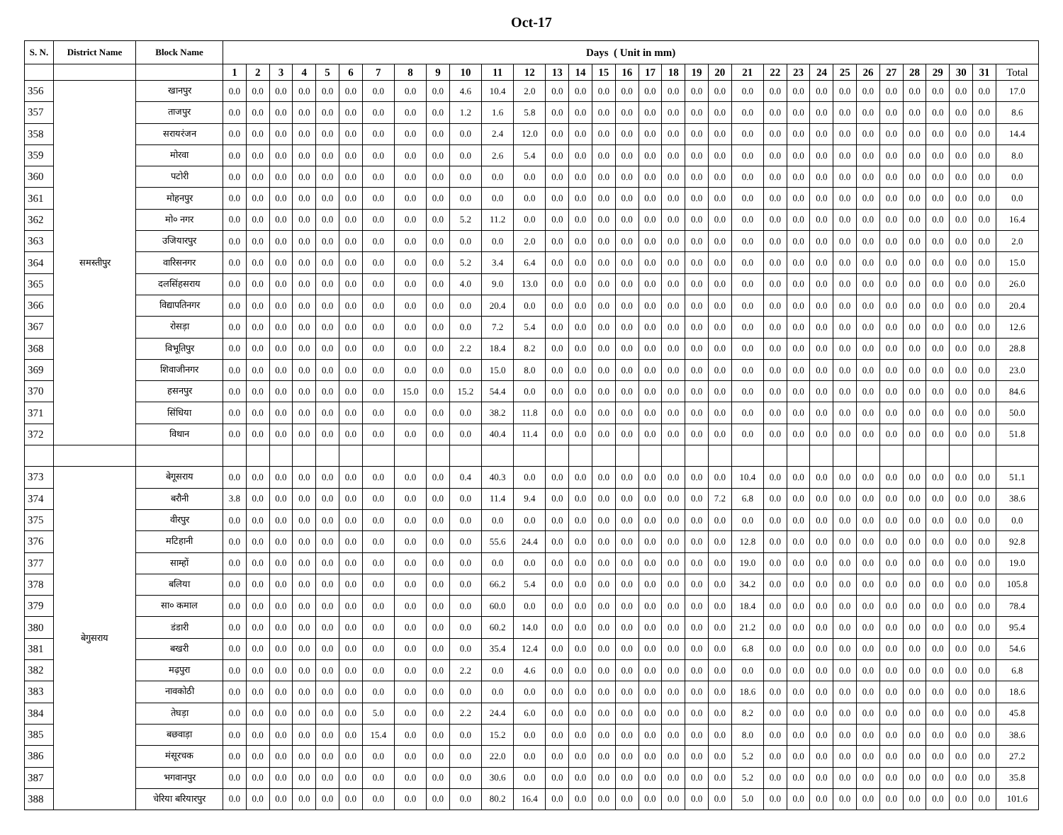Oct-17
| S. N. | District Name | Block Name | Days ( Unit in mm) | | | | | | | | | | | | | | | | | | | | | | | | | | | | | | | |
| --- | --- | --- | --- | --- | --- | --- | --- | --- | --- | --- | --- | --- | --- | --- | --- | --- | --- | --- | --- | --- | --- | --- | --- | --- | --- | --- | --- | --- | --- | --- | --- | --- | --- | --- |
| | | | 1 | 2 | 3 | 4 | 5 | 6 | 7 | 8 | 9 | 10 | 11 | 12 | 13 | 14 | 15 | 16 | 17 | 18 | 19 | 20 | 21 | 22 | 23 | 24 | 25 | 26 | 27 | 28 | 29 | 30 | 31 | Total |
| 356 | समस्तीपुर | खानपुर | 0.0 | 0.0 | 0.0 | 0.0 | 0.0 | 0.0 | 0.0 | 0.0 | 0.0 | 4.6 | 10.4 | 2.0 | 0.0 | 0.0 | 0.0 | 0.0 | 0.0 | 0.0 | 0.0 | 0.0 | 0.0 | 0.0 | 0.0 | 0.0 | 0.0 | 0.0 | 0.0 | 0.0 | 0.0 | 0.0 | 0.0 | 17.0 |
| 357 | | ताजपुर | 0.0 | 0.0 | 0.0 | 0.0 | 0.0 | 0.0 | 0.0 | 0.0 | 0.0 | 1.2 | 1.6 | 5.8 | 0.0 | 0.0 | 0.0 | 0.0 | 0.0 | 0.0 | 0.0 | 0.0 | 0.0 | 0.0 | 0.0 | 0.0 | 0.0 | 0.0 | 0.0 | 0.0 | 0.0 | 0.0 | 0.0 | 8.6 |
| 358 | | सरायरंजन | 0.0 | 0.0 | 0.0 | 0.0 | 0.0 | 0.0 | 0.0 | 0.0 | 0.0 | 0.0 | 2.4 | 12.0 | 0.0 | 0.0 | 0.0 | 0.0 | 0.0 | 0.0 | 0.0 | 0.0 | 0.0 | 0.0 | 0.0 | 0.0 | 0.0 | 0.0 | 0.0 | 0.0 | 0.0 | 0.0 | 0.0 | 14.4 |
| 359 | | मोरवा | 0.0 | 0.0 | 0.0 | 0.0 | 0.0 | 0.0 | 0.0 | 0.0 | 0.0 | 0.0 | 2.6 | 5.4 | 0.0 | 0.0 | 0.0 | 0.0 | 0.0 | 0.0 | 0.0 | 0.0 | 0.0 | 0.0 | 0.0 | 0.0 | 0.0 | 0.0 | 0.0 | 0.0 | 0.0 | 0.0 | 0.0 | 8.0 |
| 360 | | पटोरी | 0.0 | 0.0 | 0.0 | 0.0 | 0.0 | 0.0 | 0.0 | 0.0 | 0.0 | 0.0 | 0.0 | 0.0 | 0.0 | 0.0 | 0.0 | 0.0 | 0.0 | 0.0 | 0.0 | 0.0 | 0.0 | 0.0 | 0.0 | 0.0 | 0.0 | 0.0 | 0.0 | 0.0 | 0.0 | 0.0 | 0.0 | 0.0 |
| 361 | | मोहनपुर | 0.0 | 0.0 | 0.0 | 0.0 | 0.0 | 0.0 | 0.0 | 0.0 | 0.0 | 0.0 | 0.0 | 0.0 | 0.0 | 0.0 | 0.0 | 0.0 | 0.0 | 0.0 | 0.0 | 0.0 | 0.0 | 0.0 | 0.0 | 0.0 | 0.0 | 0.0 | 0.0 | 0.0 | 0.0 | 0.0 | 0.0 | 0.0 |
| 362 | | मो० नगर | 0.0 | 0.0 | 0.0 | 0.0 | 0.0 | 0.0 | 0.0 | 0.0 | 0.0 | 5.2 | 11.2 | 0.0 | 0.0 | 0.0 | 0.0 | 0.0 | 0.0 | 0.0 | 0.0 | 0.0 | 0.0 | 0.0 | 0.0 | 0.0 | 0.0 | 0.0 | 0.0 | 0.0 | 0.0 | 0.0 | 0.0 | 16.4 |
| 363 | | उजियारपुर | 0.0 | 0.0 | 0.0 | 0.0 | 0.0 | 0.0 | 0.0 | 0.0 | 0.0 | 0.0 | 0.0 | 2.0 | 0.0 | 0.0 | 0.0 | 0.0 | 0.0 | 0.0 | 0.0 | 0.0 | 0.0 | 0.0 | 0.0 | 0.0 | 0.0 | 0.0 | 0.0 | 0.0 | 0.0 | 0.0 | 0.0 | 2.0 |
| 364 | | वारिसनगर | 0.0 | 0.0 | 0.0 | 0.0 | 0.0 | 0.0 | 0.0 | 0.0 | 0.0 | 5.2 | 3.4 | 6.4 | 0.0 | 0.0 | 0.0 | 0.0 | 0.0 | 0.0 | 0.0 | 0.0 | 0.0 | 0.0 | 0.0 | 0.0 | 0.0 | 0.0 | 0.0 | 0.0 | 0.0 | 0.0 | 0.0 | 15.0 |
| 365 | | दलसिंहसराय | 0.0 | 0.0 | 0.0 | 0.0 | 0.0 | 0.0 | 0.0 | 0.0 | 0.0 | 4.0 | 9.0 | 13.0 | 0.0 | 0.0 | 0.0 | 0.0 | 0.0 | 0.0 | 0.0 | 0.0 | 0.0 | 0.0 | 0.0 | 0.0 | 0.0 | 0.0 | 0.0 | 0.0 | 0.0 | 0.0 | 0.0 | 26.0 |
| 366 | | विद्यापतिनगर | 0.0 | 0.0 | 0.0 | 0.0 | 0.0 | 0.0 | 0.0 | 0.0 | 0.0 | 0.0 | 20.4 | 0.0 | 0.0 | 0.0 | 0.0 | 0.0 | 0.0 | 0.0 | 0.0 | 0.0 | 0.0 | 0.0 | 0.0 | 0.0 | 0.0 | 0.0 | 0.0 | 0.0 | 0.0 | 0.0 | 0.0 | 20.4 |
| 367 | | रोसड़ा | 0.0 | 0.0 | 0.0 | 0.0 | 0.0 | 0.0 | 0.0 | 0.0 | 0.0 | 0.0 | 7.2 | 5.4 | 0.0 | 0.0 | 0.0 | 0.0 | 0.0 | 0.0 | 0.0 | 0.0 | 0.0 | 0.0 | 0.0 | 0.0 | 0.0 | 0.0 | 0.0 | 0.0 | 0.0 | 0.0 | 0.0 | 12.6 |
| 368 | | विभूतिपुर | 0.0 | 0.0 | 0.0 | 0.0 | 0.0 | 0.0 | 0.0 | 0.0 | 0.0 | 2.2 | 18.4 | 8.2 | 0.0 | 0.0 | 0.0 | 0.0 | 0.0 | 0.0 | 0.0 | 0.0 | 0.0 | 0.0 | 0.0 | 0.0 | 0.0 | 0.0 | 0.0 | 0.0 | 0.0 | 0.0 | 0.0 | 28.8 |
| 369 | | शिवाजीनगर | 0.0 | 0.0 | 0.0 | 0.0 | 0.0 | 0.0 | 0.0 | 0.0 | 0.0 | 0.0 | 15.0 | 8.0 | 0.0 | 0.0 | 0.0 | 0.0 | 0.0 | 0.0 | 0.0 | 0.0 | 0.0 | 0.0 | 0.0 | 0.0 | 0.0 | 0.0 | 0.0 | 0.0 | 0.0 | 0.0 | 0.0 | 23.0 |
| 370 | | हसनपुर | 0.0 | 0.0 | 0.0 | 0.0 | 0.0 | 0.0 | 0.0 | 15.0 | 0.0 | 15.2 | 54.4 | 0.0 | 0.0 | 0.0 | 0.0 | 0.0 | 0.0 | 0.0 | 0.0 | 0.0 | 0.0 | 0.0 | 0.0 | 0.0 | 0.0 | 0.0 | 0.0 | 0.0 | 0.0 | 0.0 | 0.0 | 84.6 |
| 371 | | सिंधिया | 0.0 | 0.0 | 0.0 | 0.0 | 0.0 | 0.0 | 0.0 | 0.0 | 0.0 | 0.0 | 38.2 | 11.8 | 0.0 | 0.0 | 0.0 | 0.0 | 0.0 | 0.0 | 0.0 | 0.0 | 0.0 | 0.0 | 0.0 | 0.0 | 0.0 | 0.0 | 0.0 | 0.0 | 0.0 | 0.0 | 0.0 | 50.0 |
| 372 | | विथान | 0.0 | 0.0 | 0.0 | 0.0 | 0.0 | 0.0 | 0.0 | 0.0 | 0.0 | 0.0 | 40.4 | 11.4 | 0.0 | 0.0 | 0.0 | 0.0 | 0.0 | 0.0 | 0.0 | 0.0 | 0.0 | 0.0 | 0.0 | 0.0 | 0.0 | 0.0 | 0.0 | 0.0 | 0.0 | 0.0 | 0.0 | 51.8 |
| 373 | बेगुसराय | बेगूसराय | 0.0 | 0.0 | 0.0 | 0.0 | 0.0 | 0.0 | 0.0 | 0.0 | 0.0 | 0.4 | 40.3 | 0.0 | 0.0 | 0.0 | 0.0 | 0.0 | 0.0 | 0.0 | 0.0 | 0.0 | 10.4 | 0.0 | 0.0 | 0.0 | 0.0 | 0.0 | 0.0 | 0.0 | 0.0 | 0.0 | 0.0 | 51.1 |
| 374 | | बरौनी | 3.8 | 0.0 | 0.0 | 0.0 | 0.0 | 0.0 | 0.0 | 0.0 | 0.0 | 0.0 | 11.4 | 9.4 | 0.0 | 0.0 | 0.0 | 0.0 | 0.0 | 0.0 | 0.0 | 7.2 | 6.8 | 0.0 | 0.0 | 0.0 | 0.0 | 0.0 | 0.0 | 0.0 | 0.0 | 0.0 | 0.0 | 38.6 |
| 375 | | वीरपुर | 0.0 | 0.0 | 0.0 | 0.0 | 0.0 | 0.0 | 0.0 | 0.0 | 0.0 | 0.0 | 0.0 | 0.0 | 0.0 | 0.0 | 0.0 | 0.0 | 0.0 | 0.0 | 0.0 | 0.0 | 0.0 | 0.0 | 0.0 | 0.0 | 0.0 | 0.0 | 0.0 | 0.0 | 0.0 | 0.0 | 0.0 | 0.0 |
| 376 | | मटिहानी | 0.0 | 0.0 | 0.0 | 0.0 | 0.0 | 0.0 | 0.0 | 0.0 | 0.0 | 0.0 | 55.6 | 24.4 | 0.0 | 0.0 | 0.0 | 0.0 | 0.0 | 0.0 | 0.0 | 0.0 | 12.8 | 0.0 | 0.0 | 0.0 | 0.0 | 0.0 | 0.0 | 0.0 | 0.0 | 0.0 | 0.0 | 92.8 |
| 377 | | साम्हों | 0.0 | 0.0 | 0.0 | 0.0 | 0.0 | 0.0 | 0.0 | 0.0 | 0.0 | 0.0 | 0.0 | 0.0 | 0.0 | 0.0 | 0.0 | 0.0 | 0.0 | 0.0 | 0.0 | 0.0 | 19.0 | 0.0 | 0.0 | 0.0 | 0.0 | 0.0 | 0.0 | 0.0 | 0.0 | 0.0 | 0.0 | 19.0 |
| 378 | | बलिया | 0.0 | 0.0 | 0.0 | 0.0 | 0.0 | 0.0 | 0.0 | 0.0 | 0.0 | 0.0 | 66.2 | 5.4 | 0.0 | 0.0 | 0.0 | 0.0 | 0.0 | 0.0 | 0.0 | 0.0 | 34.2 | 0.0 | 0.0 | 0.0 | 0.0 | 0.0 | 0.0 | 0.0 | 0.0 | 0.0 | 0.0 | 105.8 |
| 379 | | सा० कमाल | 0.0 | 0.0 | 0.0 | 0.0 | 0.0 | 0.0 | 0.0 | 0.0 | 0.0 | 0.0 | 60.0 | 0.0 | 0.0 | 0.0 | 0.0 | 0.0 | 0.0 | 0.0 | 0.0 | 0.0 | 18.4 | 0.0 | 0.0 | 0.0 | 0.0 | 0.0 | 0.0 | 0.0 | 0.0 | 0.0 | 0.0 | 78.4 |
| 380 | | डंडारी | 0.0 | 0.0 | 0.0 | 0.0 | 0.0 | 0.0 | 0.0 | 0.0 | 0.0 | 0.0 | 60.2 | 14.0 | 0.0 | 0.0 | 0.0 | 0.0 | 0.0 | 0.0 | 0.0 | 0.0 | 21.2 | 0.0 | 0.0 | 0.0 | 0.0 | 0.0 | 0.0 | 0.0 | 0.0 | 0.0 | 0.0 | 95.4 |
| 381 | | बखरी | 0.0 | 0.0 | 0.0 | 0.0 | 0.0 | 0.0 | 0.0 | 0.0 | 0.0 | 0.0 | 35.4 | 12.4 | 0.0 | 0.0 | 0.0 | 0.0 | 0.0 | 0.0 | 0.0 | 0.0 | 6.8 | 0.0 | 0.0 | 0.0 | 0.0 | 0.0 | 0.0 | 0.0 | 0.0 | 0.0 | 0.0 | 54.6 |
| 382 | | मढ़पुरा | 0.0 | 0.0 | 0.0 | 0.0 | 0.0 | 0.0 | 0.0 | 0.0 | 0.0 | 2.2 | 0.0 | 4.6 | 0.0 | 0.0 | 0.0 | 0.0 | 0.0 | 0.0 | 0.0 | 0.0 | 0.0 | 0.0 | 0.0 | 0.0 | 0.0 | 0.0 | 0.0 | 0.0 | 0.0 | 0.0 | 0.0 | 6.8 |
| 383 | | नावकोठी | 0.0 | 0.0 | 0.0 | 0.0 | 0.0 | 0.0 | 0.0 | 0.0 | 0.0 | 0.0 | 0.0 | 0.0 | 0.0 | 0.0 | 0.0 | 0.0 | 0.0 | 0.0 | 0.0 | 0.0 | 18.6 | 0.0 | 0.0 | 0.0 | 0.0 | 0.0 | 0.0 | 0.0 | 0.0 | 0.0 | 0.0 | 18.6 |
| 384 | | तेघड़ा | 0.0 | 0.0 | 0.0 | 0.0 | 0.0 | 0.0 | 5.0 | 0.0 | 0.0 | 2.2 | 24.4 | 6.0 | 0.0 | 0.0 | 0.0 | 0.0 | 0.0 | 0.0 | 0.0 | 0.0 | 8.2 | 0.0 | 0.0 | 0.0 | 0.0 | 0.0 | 0.0 | 0.0 | 0.0 | 0.0 | 0.0 | 45.8 |
| 385 | | बछवाड़ा | 0.0 | 0.0 | 0.0 | 0.0 | 0.0 | 0.0 | 15.4 | 0.0 | 0.0 | 0.0 | 15.2 | 0.0 | 0.0 | 0.0 | 0.0 | 0.0 | 0.0 | 0.0 | 0.0 | 0.0 | 8.0 | 0.0 | 0.0 | 0.0 | 0.0 | 0.0 | 0.0 | 0.0 | 0.0 | 0.0 | 0.0 | 38.6 |
| 386 | | मंसूरचक | 0.0 | 0.0 | 0.0 | 0.0 | 0.0 | 0.0 | 0.0 | 0.0 | 0.0 | 0.0 | 22.0 | 0.0 | 0.0 | 0.0 | 0.0 | 0.0 | 0.0 | 0.0 | 0.0 | 0.0 | 5.2 | 0.0 | 0.0 | 0.0 | 0.0 | 0.0 | 0.0 | 0.0 | 0.0 | 0.0 | 0.0 | 27.2 |
| 387 | | भगवानपुर | 0.0 | 0.0 | 0.0 | 0.0 | 0.0 | 0.0 | 0.0 | 0.0 | 0.0 | 0.0 | 30.6 | 0.0 | 0.0 | 0.0 | 0.0 | 0.0 | 0.0 | 0.0 | 0.0 | 0.0 | 5.2 | 0.0 | 0.0 | 0.0 | 0.0 | 0.0 | 0.0 | 0.0 | 0.0 | 0.0 | 0.0 | 35.8 |
| 388 | | चेरिया बरियारपुर | 0.0 | 0.0 | 0.0 | 0.0 | 0.0 | 0.0 | 0.0 | 0.0 | 0.0 | 0.0 | 80.2 | 16.4 | 0.0 | 0.0 | 0.0 | 0.0 | 0.0 | 0.0 | 0.0 | 0.0 | 5.0 | 0.0 | 0.0 | 0.0 | 0.0 | 0.0 | 0.0 | 0.0 | 0.0 | 0.0 | 0.0 | 101.6 |